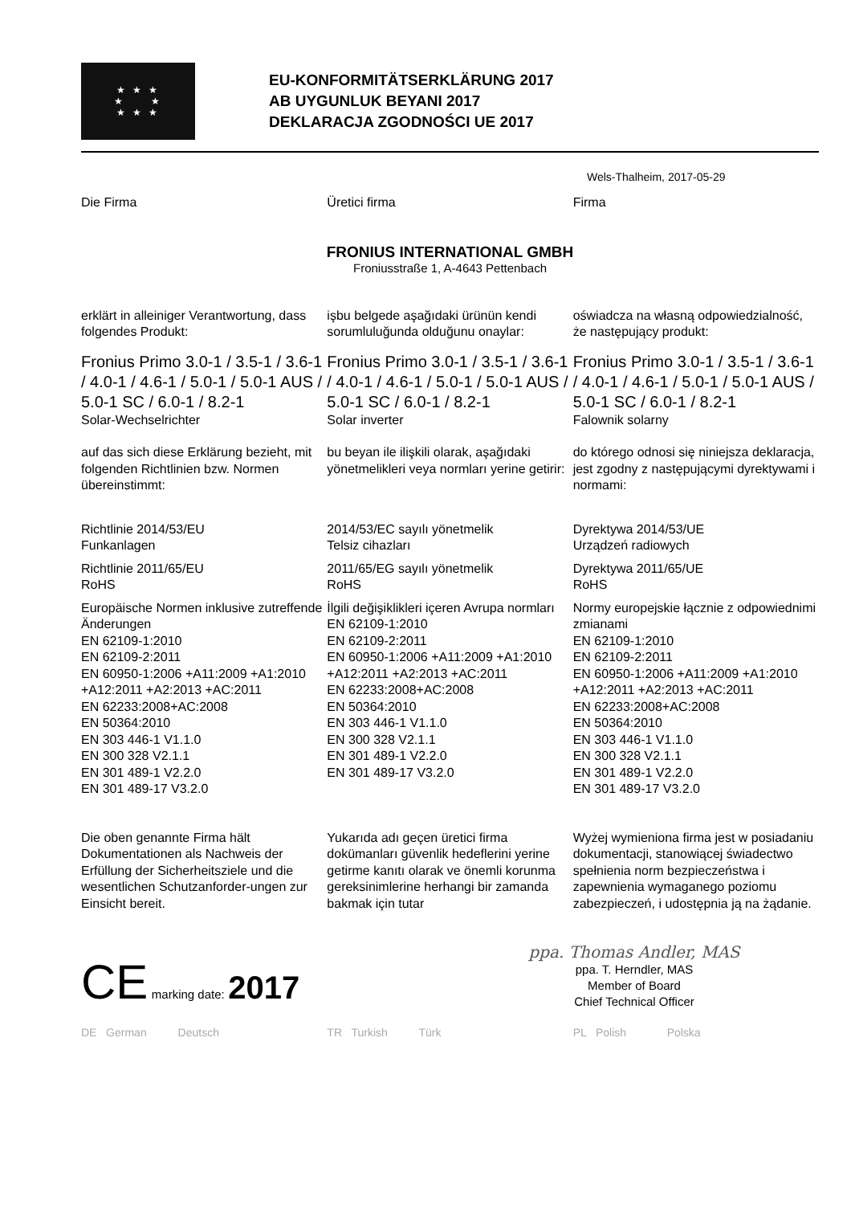★ ★ ★
★ ★
★ ★ ★
EU-KONFORMITÄTSERKLÄRUNG 2017
AB UYGUNLUK BEYANI 2017
DEKLARACJA ZGODNOŚCI UE 2017
Wels-Thalheim, 2017-05-29
Die Firma Üretici firma Firma
FRONIUS INTERNATIONAL GMBH
Froniusstraße 1, A-4643 Pettenbach
erklärt in alleiniger Verantwortung, dass folgendes Produkt:
işbu belgede aşağıdaki ürünün kendi sorumluluğunda olduğunu onaylar:
oświadcza na własną odpowiedzialność, że następujący produkt:
Fronius Primo 3.0-1 / 3.5-1 / 3.6-1 / 4.0-1 / 4.6-1 / 5.0-1 / 5.0-1 AUS / 5.0-1 SC / 6.0-1 / 8.2-1
Solar-Wechselrichter
Fronius Primo 3.0-1 / 3.5-1 / 3.6-1 / 4.0-1 / 4.6-1 / 5.0-1 / 5.0-1 AUS / 5.0-1 SC / 6.0-1 / 8.2-1
Solar inverter
Fronius Primo 3.0-1 / 3.5-1 / 3.6-1 / 4.0-1 / 4.6-1 / 5.0-1 / 5.0-1 AUS / 5.0-1 SC / 6.0-1 / 8.2-1
Falownik solarny
auf das sich diese Erklärung bezieht, mit folgenden Richtlinien bzw. Normen übereinstimmt:
bu beyan ile ilişkili olarak, aşağıdaki yönetmelikleri veya normları yerine getirir:
do którego odnosi się niniejsza deklaracja, jest zgodny z następującymi dyrektywami i normami:
Richtlinie 2014/53/EU
Funkanlagen
Richtlinie 2011/65/EU
RoHS
Europäische Normen inklusive zutreffende Änderungen
EN 62109-1:2010
EN 62109-2:2011
EN 60950-1:2006 +A11:2009 +A1:2010 +A12:2011 +A2:2013 +AC:2011
EN 62233:2008+AC:2008
EN 50364:2010
EN 303 446-1 V1.1.0
EN 300 328 V2.1.1
EN 301 489-1 V2.2.0
EN 301 489-17 V3.2.0
2014/53/EC sayılı yönetmelik
Telsiz cihazları
2011/65/EG sayılı yönetmelik
RoHS
İlgili değişiklikleri içeren Avrupa normları
EN 62109-1:2010
EN 62109-2:2011
EN 60950-1:2006 +A11:2009 +A1:2010 +A12:2011 +A2:2013 +AC:2011
EN 62233:2008+AC:2008
EN 50364:2010
EN 303 446-1 V1.1.0
EN 300 328 V2.1.1
EN 301 489-1 V2.2.0
EN 301 489-17 V3.2.0
Dyrektywa 2014/53/UE
Urządzeń radiowych
Dyrektywa 2011/65/UE
RoHS
Normy europejskie łącznie z odpowiednimi zmianami
EN 62109-1:2010
EN 62109-2:2011
EN 60950-1:2006 +A11:2009 +A1:2010 +A12:2011 +A2:2013 +AC:2011
EN 62233:2008+AC:2008
EN 50364:2010
EN 303 446-1 V1.1.0
EN 300 328 V2.1.1
EN 301 489-1 V2.2.0
EN 301 489-17 V3.2.0
Die oben genannte Firma hält Dokumentationen als Nachweis der Erfüllung der Sicherheitsziele und die wesentlichen Schutzanforder-ungen zur Einsicht bereit.
Yukarıda adı geçen üretici firma dokümanları güvenlik hedeflerini yerine getirme kanıtı olarak ve önemli korunma gereksinimlerine herhangi bir zamanda bakmak için tutar
Wyżej wymieniona firma jest w posiadaniu dokumentacji, stanowiącej świadectwo spełnienia norm bezpieczeństwa i zapewnienia wymaganego poziomu zabezpieczeń, i udostępnia ją na żądanie.
CE marking date: 2017
ppa. Thomas Andler, MAS
ppa. T. Herndler, MAS
Member of Board
Chief Technical Officer
DE German Deutsch TR Turkish Türk PL Polish Polska